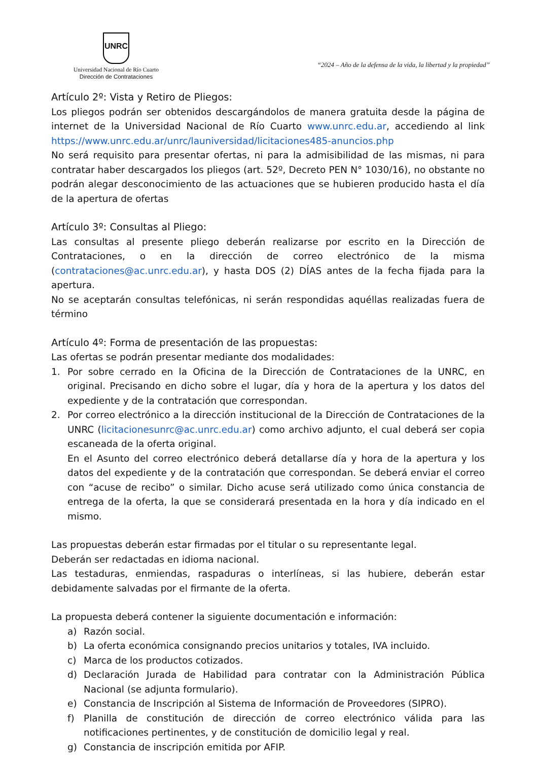UNRC
Universidad Nacional de Río Cuarto
Dirección de Contrataciones
“2024 – Año de la defensa de la vida, la libertad y la propiedad”
Artículo 2º: Vista y Retiro de Pliegos:
Los pliegos podrán ser obtenidos descargándolos de manera gratuita desde la página de internet de la Universidad Nacional de Río Cuarto www.unrc.edu.ar, accediendo al link https://www.unrc.edu.ar/unrc/launiversidad/licitaciones485-anuncios.php
No será requisito para presentar ofertas, ni para la admisibilidad de las mismas, ni para contratar haber descargados los pliegos (art. 52º, Decreto PEN N° 1030/16), no obstante no podrán alegar desconocimiento de las actuaciones que se hubieren producido hasta el día de la apertura de ofertas
Artículo 3º: Consultas al Pliego:
Las consultas al presente pliego deberán realizarse por escrito en la Dirección de Contrataciones, o en la dirección de correo electrónico de la misma (contrataciones@ac.unrc.edu.ar), y hasta DOS (2) DÍAS antes de la fecha fijada para la apertura.
No se aceptarán consultas telefónicas, ni serán respondidas aquéllas realizadas fuera de término
Artículo 4º: Forma de presentación de las propuestas:
Las ofertas se podrán presentar mediante dos modalidades:
1. Por sobre cerrado en la Oficina de la Dirección de Contrataciones de la UNRC, en original. Precisando en dicho sobre el lugar, día y hora de la apertura y los datos del expediente y de la contratación que correspondan.
2. Por correo electrónico a la dirección institucional de la Dirección de Contrataciones de la UNRC (licitacionesunrc@ac.unrc.edu.ar) como archivo adjunto, el cual deberá ser copia escaneada de la oferta original.
En el Asunto del correo electrónico deberá detallarse día y hora de la apertura y los datos del expediente y de la contratación que correspondan. Se deberá enviar el correo con “acuse de recibo” o similar. Dicho acuse será utilizado como única constancia de entrega de la oferta, la que se considerará presentada en la hora y día indicado en el mismo.
Las propuestas deberán estar firmadas por el titular o su representante legal.
Deberán ser redactadas en idioma nacional.
Las testaduras, enmiendas, raspaduras o interlíneas, si las hubiere, deberán estar debidamente salvadas por el firmante de la oferta.
La propuesta deberá contener la siguiente documentación e información:
a) Razón social.
b) La oferta económica consignando precios unitarios y totales, IVA incluido.
c) Marca de los productos cotizados.
d) Declaración Jurada de Habilidad para contratar con la Administración Pública Nacional (se adjunta formulario).
e) Constancia de Inscripción al Sistema de Información de Proveedores (SIPRO).
f) Planilla de constitución de dirección de correo electrónico válida para las notificaciones pertinentes, y de constitución de domicilio legal y real.
g) Constancia de inscripción emitida por AFIP.